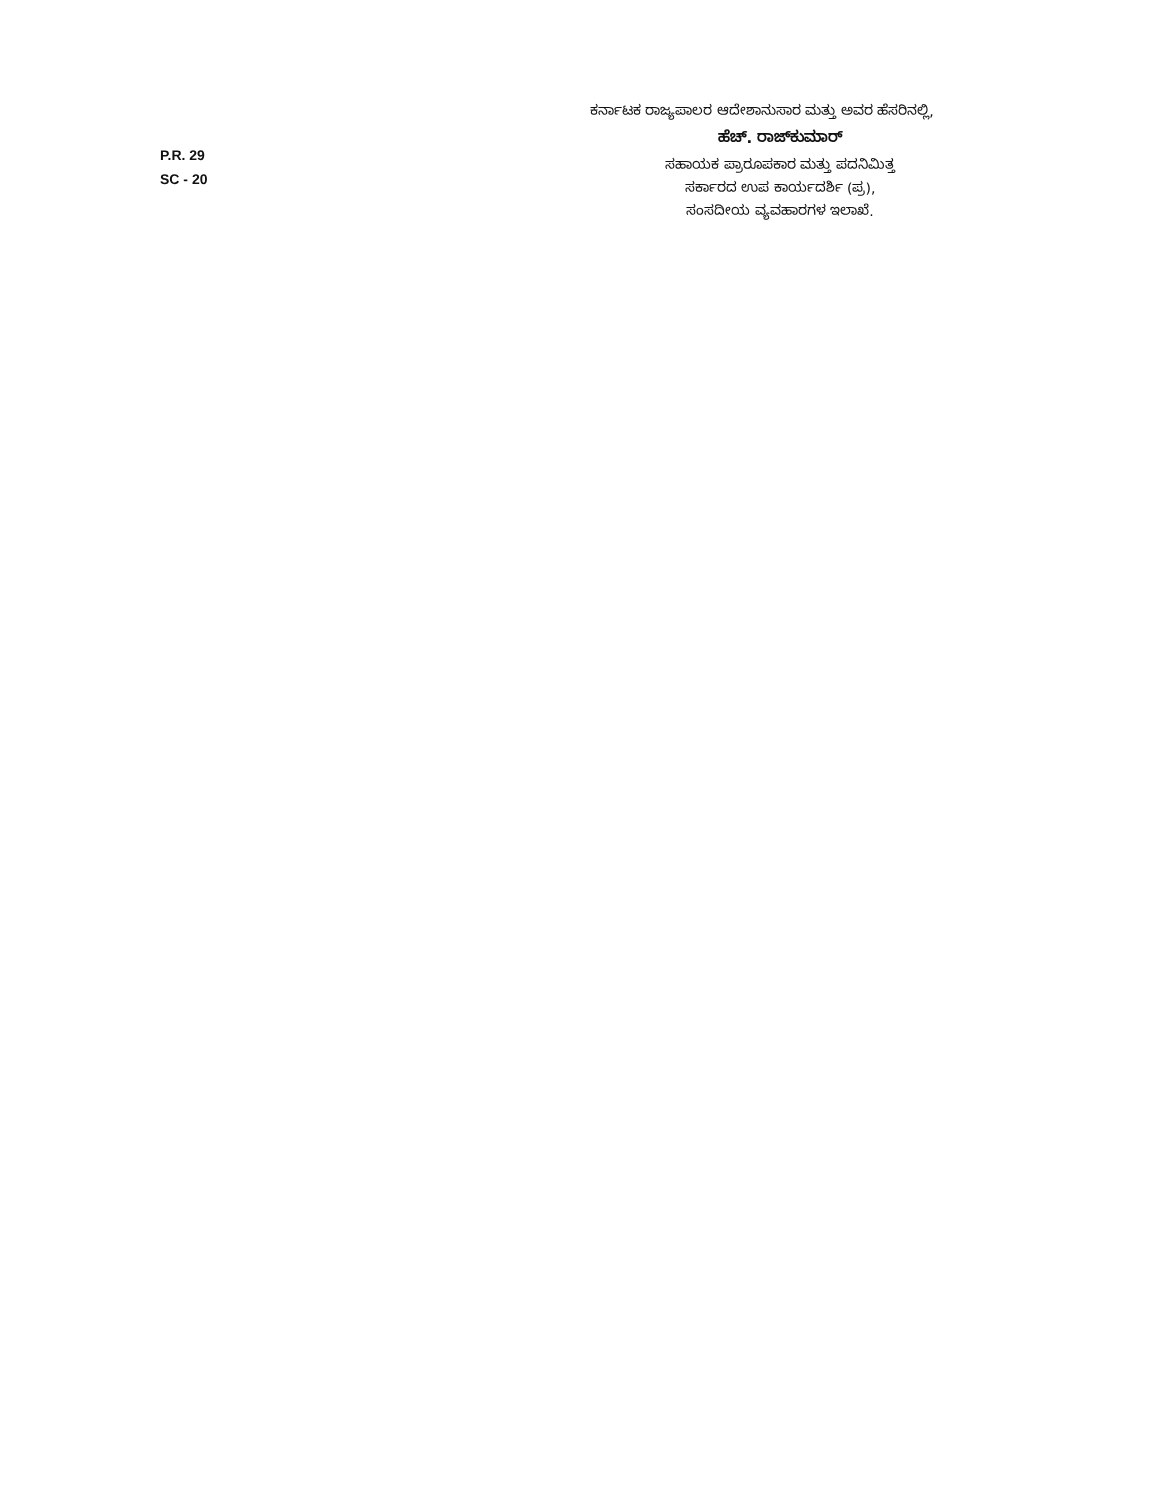ಕರ್ನಾಟಕ ರಾಜ್ಯಪಾಲರ ಆದೇಶಾನುಸಾರ ಮತ್ತು ಅವರ ಹೆಸರಿನಲ್ಲಿ,
ಹೆಚ್. ರಾಜ್‌ಕುಮಾರ್
ಸಹಾಯಕ ಪ್ರಾರೂಪಕಾರ ಮತ್ತು ಪದನಿಮಿತ್ತ
ಸರ್ಕಾರದ ಉಪ ಕಾರ್ಯದರ್ಶಿ (ಪ್ರ),
ಸಂಸದೀಯ ವ್ಯವಹಾರಗಳ ಇಲಾಖೆ.
P.R. 29
SC - 20